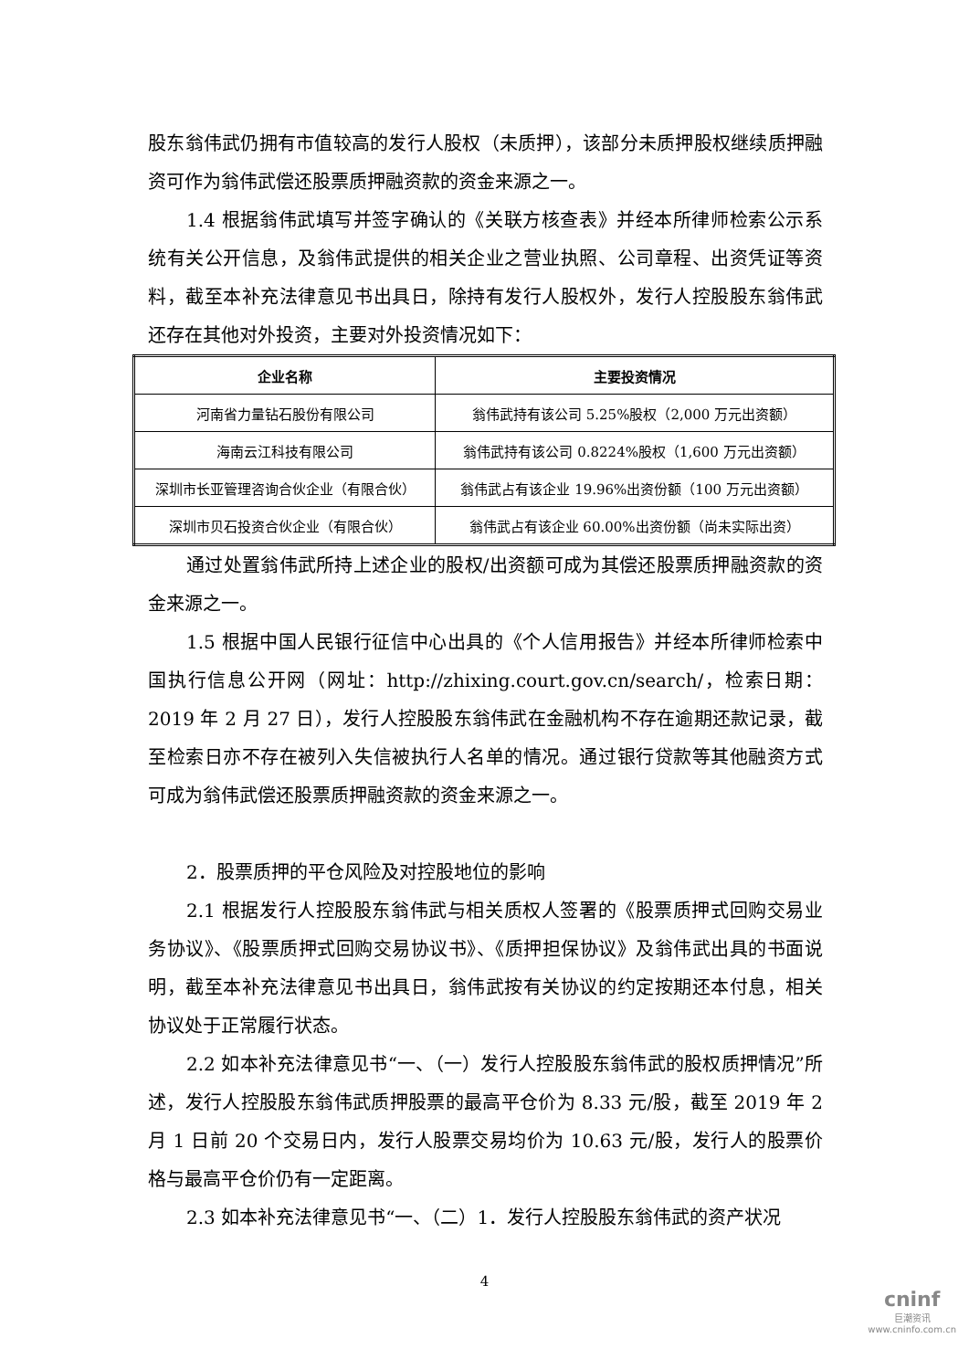股东翁伟武仍拥有市值较高的发行人股权（未质押），该部分未质押股权继续质押融资可作为翁伟武偿还股票质押融资款的资金来源之一。
1.4 根据翁伟武填写并签字确认的《关联方核查表》并经本所律师检索公示系统有关公开信息，及翁伟武提供的相关企业之营业执照、公司章程、出资凭证等资料，截至本补充法律意见书出具日，除持有发行人股权外，发行人控股股东翁伟武还存在其他对外投资，主要对外投资情况如下：
| 企业名称 | 主要投资情况 |
| --- | --- |
| 河南省力量钻石股份有限公司 | 翁伟武持有该公司 5.25%股权（2,000 万元出资额） |
| 海南云江科技有限公司 | 翁伟武持有该公司 0.8224%股权（1,600 万元出资额） |
| 深圳市长亚管理咨询合伙企业（有限合伙） | 翁伟武占有该企业 19.96%出资份额（100 万元出资额） |
| 深圳市贝石投资合伙企业（有限合伙） | 翁伟武占有该企业 60.00%出资份额（尚未实际出资） |
通过处置翁伟武所持上述企业的股权/出资额可成为其偿还股票质押融资款的资金来源之一。
1.5 根据中国人民银行征信中心出具的《个人信用报告》并经本所律师检索中国执行信息公开网（网址：http://zhixing.court.gov.cn/search/，检索日期：2019 年 2 月 27 日），发行人控股股东翁伟武在金融机构不存在逾期还款记录，截至检索日亦不存在被列入失信被执行人名单的情况。通过银行贷款等其他融资方式可成为翁伟武偿还股票质押融资款的资金来源之一。
2．股票质押的平仓风险及对控股地位的影响
2.1 根据发行人控股股东翁伟武与相关质权人签署的《股票质押式回购交易业务协议》、《股票质押式回购交易协议书》、《质押担保协议》及翁伟武出具的书面说明，截至本补充法律意见书出具日，翁伟武按有关协议的约定按期还本付息，相关协议处于正常履行状态。
2.2 如本补充法律意见书“一、（一）发行人控股股东翁伟武的股权质押情况”所述，发行人控股股东翁伟武质押股票的最高平仓价为 8.33 元/股，截至 2019 年 2 月 1 日前 20 个交易日内，发行人股票交易均价为 10.63 元/股，发行人的股票价格与最高平仓价仍有一定距离。
2.3 如本补充法律意见书“一、（二）1．发行人控股股东翁伟武的资产状况
4
cninf
巨潮资讯
www.cninfo.com.cn